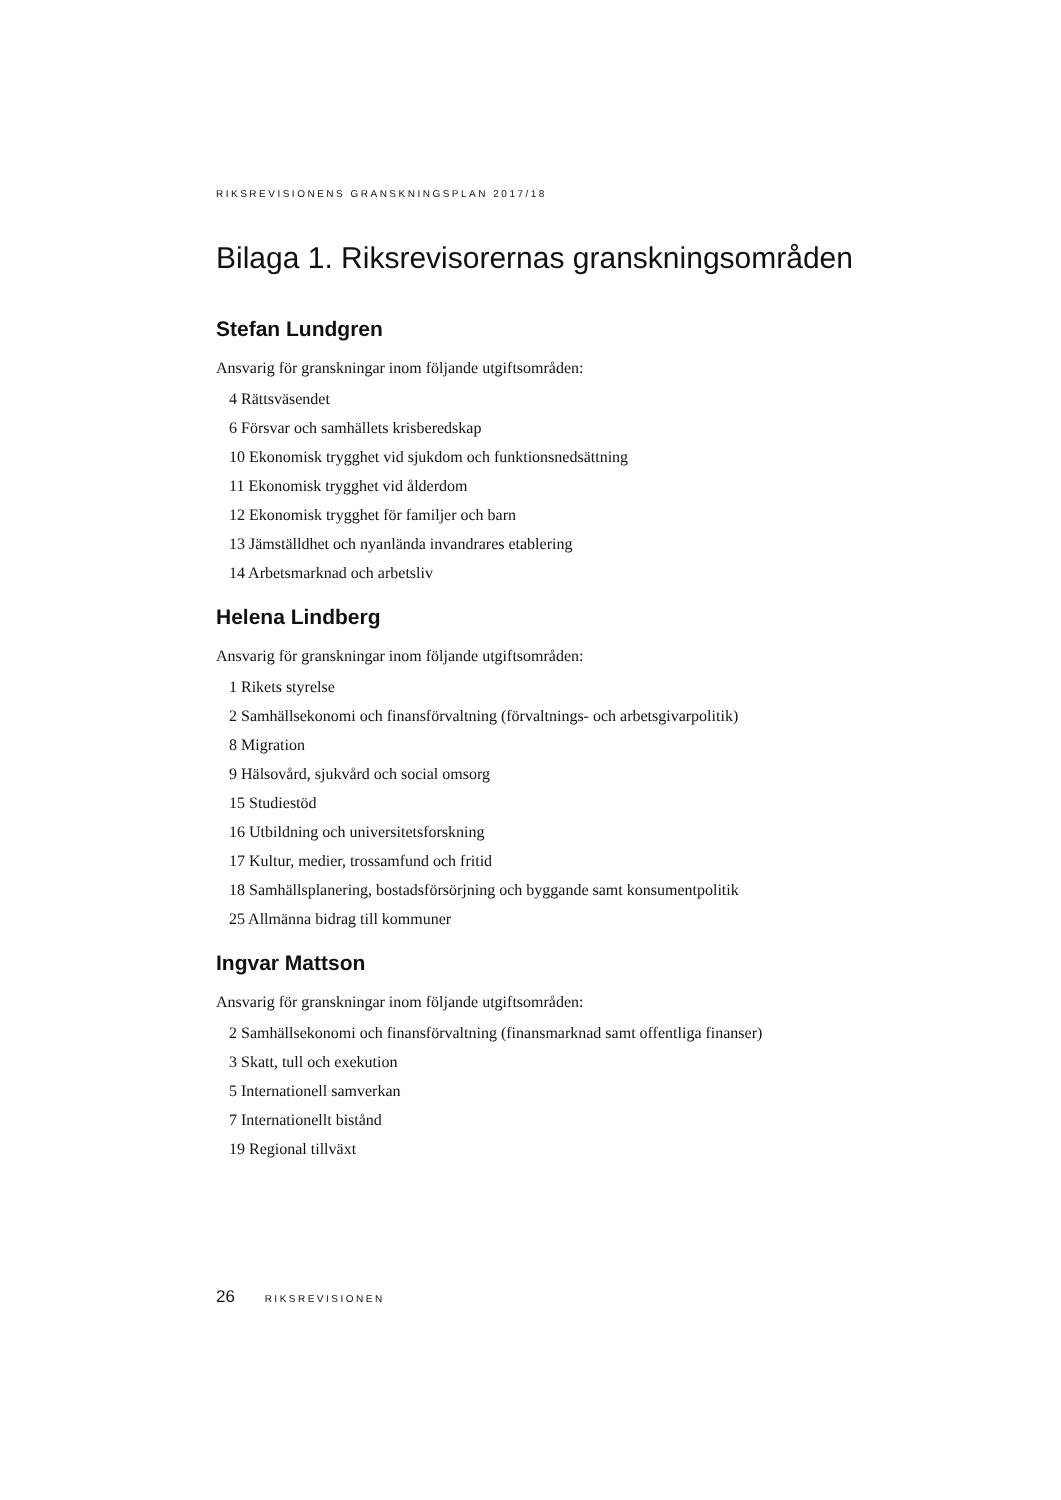RIKSREVISIONENS GRANSKNINGSPLAN 2017/18
Bilaga 1. Riksrevisorernas granskningsområden
Stefan Lundgren
Ansvarig för granskningar inom följande utgiftsområden:
4 Rättsväsendet
6 Försvar och samhällets krisberedskap
10 Ekonomisk trygghet vid sjukdom och funktionsnedsättning
11 Ekonomisk trygghet vid ålderdom
12 Ekonomisk trygghet för familjer och barn
13 Jämställdhet och nyanlända invandrares etablering
14 Arbetsmarknad och arbetsliv
Helena Lindberg
Ansvarig för granskningar inom följande utgiftsområden:
1 Rikets styrelse
2 Samhällsekonomi och finansförvaltning (förvaltnings- och arbetsgivarpolitik)
8 Migration
9 Hälsovård, sjukvård och social omsorg
15 Studiestöd
16 Utbildning och universitetsforskning
17 Kultur, medier, trossamfund och fritid
18 Samhällsplanering, bostadsförsörjning och byggande samt konsumentpolitik
25 Allmänna bidrag till kommuner
Ingvar Mattson
Ansvarig för granskningar inom följande utgiftsområden:
2 Samhällsekonomi och finansförvaltning (finansmarknad samt offentliga finanser)
3 Skatt, tull och exekution
5 Internationell samverkan
7 Internationellt bistånd
19 Regional tillväxt
26 RIKSREVISIONEN